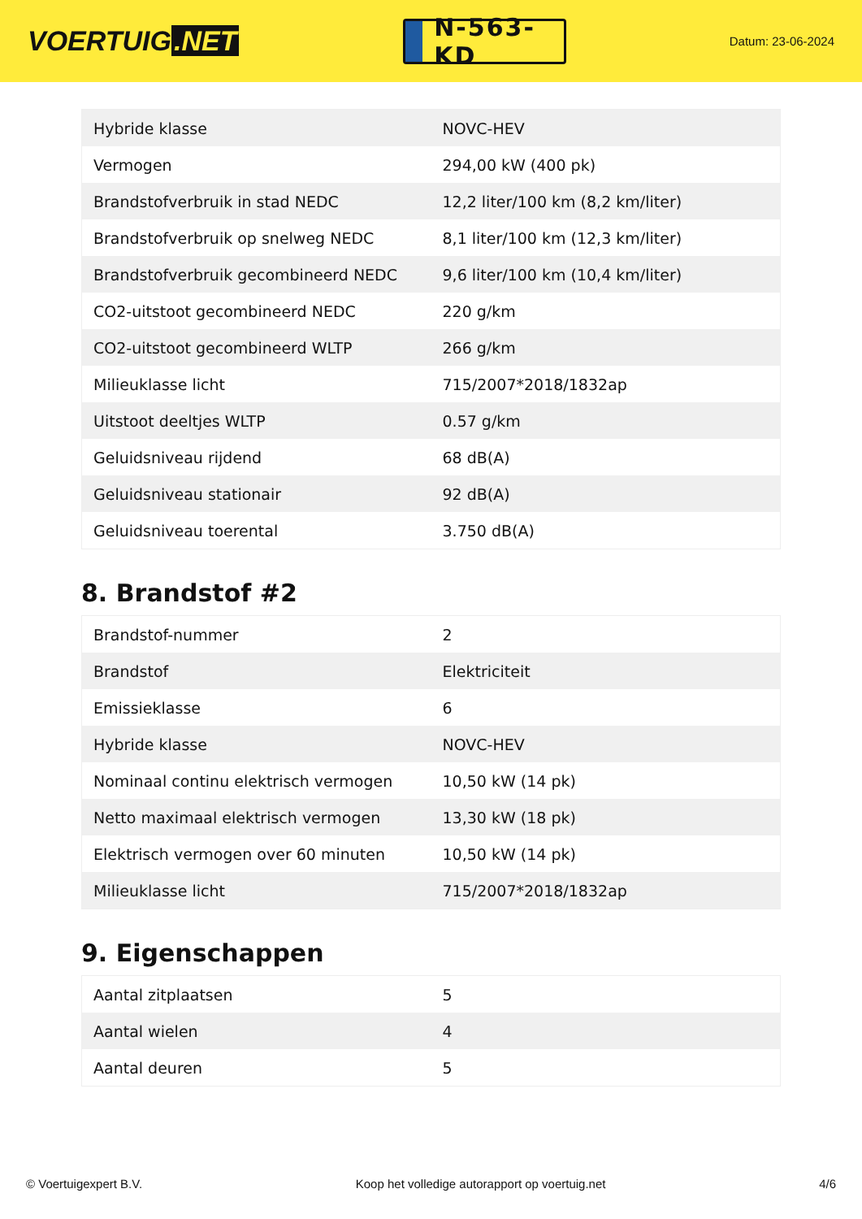VOERTUIG.NET
N-563-KD
Datum: 23-06-2024
| Hybride klasse | NOVC-HEV |
| Vermogen | 294,00 kW (400 pk) |
| Brandstofverbruik in stad NEDC | 12,2 liter/100 km (8,2 km/liter) |
| Brandstofverbruik op snelweg NEDC | 8,1 liter/100 km (12,3 km/liter) |
| Brandstofverbruik gecombineerd NEDC | 9,6 liter/100 km (10,4 km/liter) |
| CO2-uitstoot gecombineerd NEDC | 220 g/km |
| CO2-uitstoot gecombineerd WLTP | 266 g/km |
| Milieuklasse licht | 715/2007*2018/1832ap |
| Uitstoot deeltjes WLTP | 0.57 g/km |
| Geluidsniveau rijdend | 68 dB(A) |
| Geluidsniveau stationair | 92 dB(A) |
| Geluidsniveau toerental | 3.750 dB(A) |
8. Brandstof #2
| Brandstof-nummer | 2 |
| Brandstof | Elektriciteit |
| Emissieklasse | 6 |
| Hybride klasse | NOVC-HEV |
| Nominaal continu elektrisch vermogen | 10,50 kW (14 pk) |
| Netto maximaal elektrisch vermogen | 13,30 kW (18 pk) |
| Elektrisch vermogen over 60 minuten | 10,50 kW (14 pk) |
| Milieuklasse licht | 715/2007*2018/1832ap |
9. Eigenschappen
| Aantal zitplaatsen | 5 |
| Aantal wielen | 4 |
| Aantal deuren | 5 |
© Voertuigexpert B.V. Koop het volledige autorapport op voertuig.net 4/6